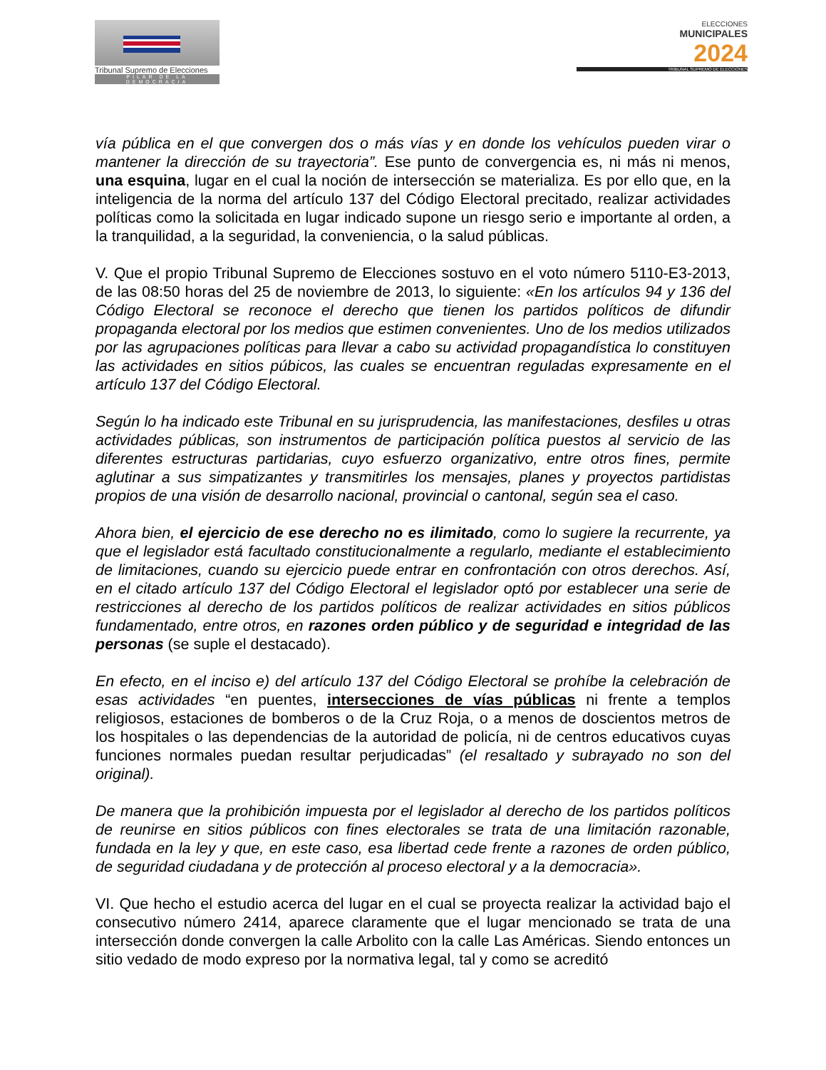Tribunal Supremo de Elecciones
PILAR DE LA DEMOCRACIA
ELECCIONES
MUNICIPALES
2024
TRIBUNAL SUPREMO DE ELECCIONES
vía pública en el que convergen dos o más vías y en donde los vehículos pueden virar o mantener la dirección de su trayectoria”. Ese punto de convergencia es, ni más ni menos, una esquina, lugar en el cual la noción de intersección se materializa. Es por ello que, en la inteligencia de la norma del artículo 137 del Código Electoral precitado, realizar actividades políticas como la solicitada en lugar indicado supone un riesgo serio e importante al orden, a la tranquilidad, a la seguridad, la conveniencia, o la salud públicas.
V. Que el propio Tribunal Supremo de Elecciones sostuvo en el voto número 5110-E3-2013, de las 08:50 horas del 25 de noviembre de 2013, lo siguiente: «En los artículos 94 y 136 del Código Electoral se reconoce el derecho que tienen los partidos políticos de difundir propaganda electoral por los medios que estimen convenientes. Uno de los medios utilizados por las agrupaciones políticas para llevar a cabo su actividad propagandística lo constituyen las actividades en sitios púbicos, las cuales se encuentran reguladas expresamente en el artículo 137 del Código Electoral.
Según lo ha indicado este Tribunal en su jurisprudencia, las manifestaciones, desfiles u otras actividades públicas, son instrumentos de participación política puestos al servicio de las diferentes estructuras partidarias, cuyo esfuerzo organizativo, entre otros fines, permite aglutinar a sus simpatizantes y transmitirles los mensajes, planes y proyectos partidistas propios de una visión de desarrollo nacional, provincial o cantonal, según sea el caso.
Ahora bien, el ejercicio de ese derecho no es ilimitado, como lo sugiere la recurrente, ya que el legislador está facultado constitucionalmente a regularlo, mediante el establecimiento de limitaciones, cuando su ejercicio puede entrar en confrontación con otros derechos. Así, en el citado artículo 137 del Código Electoral el legislador optó por establecer una serie de restricciones al derecho de los partidos políticos de realizar actividades en sitios públicos fundamentado, entre otros, en razones orden público y de seguridad e integridad de las personas (se suple el destacado).
En efecto, en el inciso e) del artículo 137 del Código Electoral se prohíbe la celebración de esas actividades “en puentes, intersecciones de vías públicas ni frente a templos religiosos, estaciones de bomberos o de la Cruz Roja, o a menos de doscientos metros de los hospitales o las dependencias de la autoridad de policía, ni de centros educativos cuyas funciones normales puedan resultar perjudicadas” (el resaltado y subrayado no son del original).
De manera que la prohibición impuesta por el legislador al derecho de los partidos políticos de reunirse en sitios públicos con fines electorales se trata de una limitación razonable, fundada en la ley y que, en este caso, esa libertad cede frente a razones de orden público, de seguridad ciudadana y de protección al proceso electoral y a la democracia».
VI. Que hecho el estudio acerca del lugar en el cual se proyecta realizar la actividad bajo el consecutivo número 2414, aparece claramente que el lugar mencionado se trata de una intersección donde convergen la calle Arbolito con la calle Las Américas. Siendo entonces un sitio vedado de modo expreso por la normativa legal, tal y como se acreditó